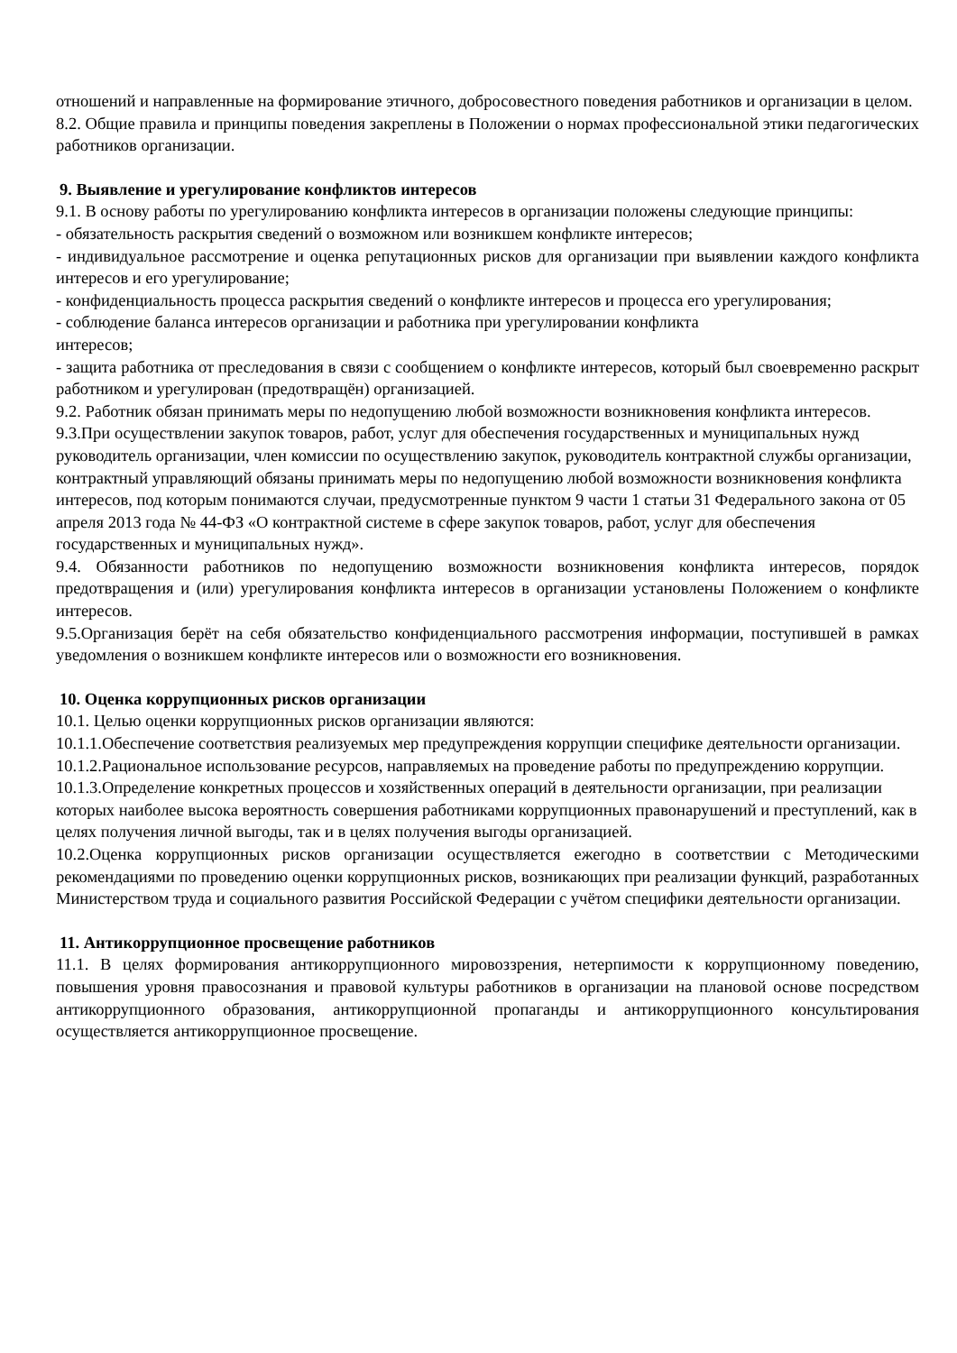отношений и направленные на формирование этичного, добросовестного поведения работников и организации в целом.
8.2. Общие правила и принципы поведения закреплены в Положении о нормах профессиональной этики педагогических работников организации.
9. Выявление и урегулирование конфликтов интересов
9.1. В основу работы по урегулированию конфликта интересов в организации положены следующие принципы:
- обязательность раскрытия сведений о возможном или возникшем конфликте интересов;
- индивидуальное рассмотрение и оценка репутационных рисков для организации при выявлении каждого конфликта интересов и его урегулирование;
- конфиденциальность процесса раскрытия сведений о конфликте интересов и процесса его урегулирования;
- соблюдение баланса интересов организации и работника при урегулировании конфликта
интересов;
- защита работника от преследования в связи с сообщением о конфликте интересов, который был своевременно раскрыт работником и урегулирован (предотвращён) организацией.
9.2. Работник обязан принимать меры по недопущению любой возможности возникновения конфликта интересов.
9.3.При осуществлении закупок товаров, работ, услуг для обеспечения государственных и муниципальных нужд руководитель организации, член комиссии по осуществлению закупок, руководитель контрактной службы организации, контрактный управляющий обязаны принимать меры по недопущению любой возможности возникновения конфликта интересов, под которым понимаются случаи, предусмотренные пунктом 9 части 1 статьи 31 Федерального закона от 05 апреля 2013 года № 44-ФЗ «О контрактной системе в сфере закупок товаров, работ, услуг для обеспечения государственных и муниципальных нужд».
9.4. Обязанности работников по недопущению возможности возникновения конфликта интересов, порядок предотвращения и (или) урегулирования конфликта интересов в организации установлены Положением о конфликте интересов.
9.5.Организация берёт на себя обязательство конфиденциального рассмотрения информации, поступившей в рамках уведомления о возникшем конфликте интересов или о возможности его возникновения.
10. Оценка коррупционных рисков организации
10.1. Целью оценки коррупционных рисков организации являются:
10.1.1.Обеспечение соответствия реализуемых мер предупреждения коррупции специфике деятельности организации.
10.1.2.Рациональное использование ресурсов, направляемых на проведение работы по предупреждению коррупции.
10.1.3.Определение конкретных процессов и хозяйственных операций в деятельности организации, при реализации которых наиболее высока вероятность совершения работниками коррупционных правонарушений и преступлений, как в целях получения личной выгоды, так и в целях получения выгоды организацией.
10.2.Оценка коррупционных рисков организации осуществляется ежегодно в соответствии с Методическими рекомендациями по проведению оценки коррупционных рисков, возникающих при реализации функций, разработанных Министерством труда и социального развития Российской Федерации с учётом специфики деятельности организации.
11. Антикоррупционное просвещение работников
11.1. В целях формирования антикоррупционного мировоззрения, нетерпимости к коррупционному поведению, повышения уровня правосознания и правовой культуры работников в организации на плановой основе посредством антикоррупционного образования, антикоррупционной пропаганды и антикоррупционного консультирования осуществляется антикоррупционное просвещение.